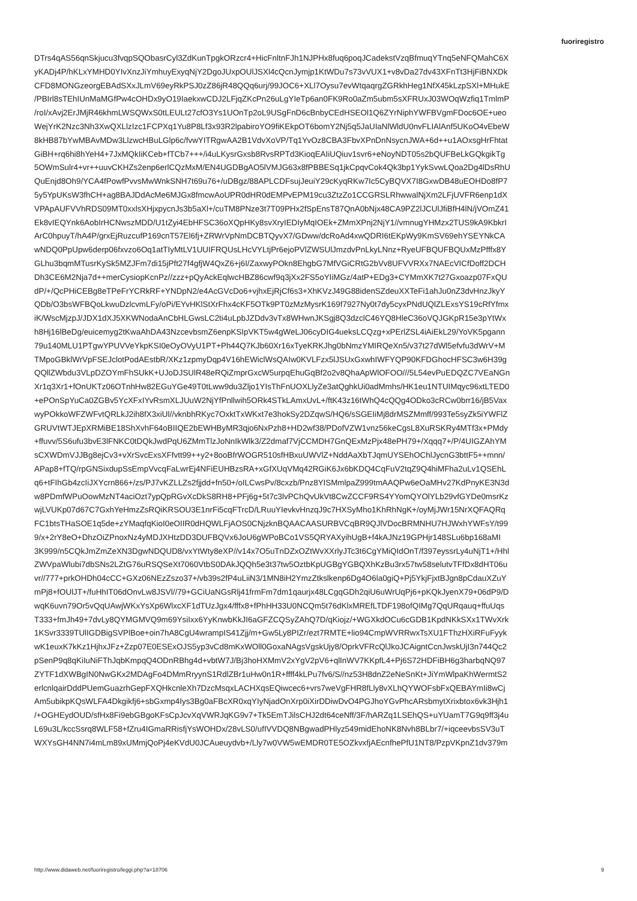fuoriregistro
DTrs4qAS56qnSkjucu3fvqpSQObasrCyl3ZdKunTpgkORzcr4+HicFnltnFJh1NJPHx8fuq6poqJCadekstVzqBfmuqYTnq5eNFQMahC6X
yKADj4P/hKLxYMHD0YIvXnzJiYmhuyExyqNjY2DgoJUxpOUlJSXl4cQcnJymjp1KtWDu7s73vVUX1+v8vDa27dv43XFnTt3HjFiBNXDk
CFD8MONGzeorgEBAdSXxJLmV69eyRkPSJ0zZ86jR48QQq6urj/99JOC6+XLl7Oysu7evWtqaqrgZGRkhHeg1NfX45kLzpSXl+MHukE
/PBIrl8sTEhIUnMaMGfPw4cOHDx9yO19IaekxwCDJ2LFjqZKcPn26uLgYIeTp6an0FK9Ro0aZm5ubm5sXFRUxJ03WOqWzfiq1TmlmP
/roI/xAvj2ErJMjR46khmLWSQWxS0tLEULt27cfO3Ys1UOnTp2oL9USgFnD6cBnbyCEdHSEOl1Q6ZYrNiphYWFBVgmFDoc6OE+ueo
WejYrK2Nzc3Nh3XwQXLlzIzc1FCPXq1Yu8P8Lf3x93R2lpabiroYO9fiKEkpOT6bomY2Nj5q5JaUIaNlWldU0nvFLIAlAnf5UKoO4vEbeW
8kHB87bYwMBAvMDw3LlzwcHBuLGlp6c/fvwYITRgwAA2B1VdvXoVP/Tq1YvOz8CBA3FbvXPnDnNsycnJWA+6d++u1AOxsgHrFhtat
GiBH+rq6hi8hYeH4+7JxMQkIiKCeb+fTCb7+++/i4uLKysrGxsb8RvsRPTd3KioqEAIiUQiuv1svr6+eNoyNDT05s2bQUFBeLkGQkgikTg
5OWmSulr4+vr++uuvCKHZs2enp6erlCQzMxM/EN4UGDBgAO5lVMJG63x8fPBBESq1jkCpqvCok4Qk3bp1YykSvwLQoa2Dg4lDsRhU
QuEnjd8Oh9/YCA4fPowfPvvsMwWnkSNH7t69u76+/uDBgz/88APLCDFsujJeuiY29cKyqRKw7Ic5CyBQVX7I8GxwDB48uEOHDo8fP7
5y5YpUKsW3fhCH+ag8BAJDdAcMe6MJGx8fmcwAoUPR0dHR0dEMPvEPM19cu3ZtzZo1CCGRSLRhwwalNjXm2LFjUVFR6enp1dX
VPApAUFVVhRDS09MT0xxlsXHjxpycnJs3b5aXl+/cuTM8PNze3t7T09PHx2fSpEnsT87QnA0bNjx48CA9PZ2lJCUlJfiBfH4lN/jVOmZ41
Ek8vIEQYnk6AobIrHCNwszMDD/U1tZyi4EbHFSC36oXQpHKy8svXryIEDIyMqIOEk+ZMmXPnj2NjY1//vmnugYHMzx2TUS9kA9KbkrI
ArC0hpuyT/hA4P/grxEjRuzcufP169cnT57El6fj+ZRWrVpNmDCBTQyvX7/GDww/dcRoAd4xwQDRI6tEKpWy9KmSV69ehYSEYNkCA
wNDQ0PpUpw6derp06fxvzo6Oq1atTIyMtLV1UUIFRQUsLHcVYLtjPr6ejoPVlZWSUlJmzdvPnLkyLNnz+RyeUFBQUFBQUxMzPfffx8Y
GLhu3bqmMTusrKySk5MZJFm7di15jPft27f4gfjW4QxZ6+j6I/ZaxwyPOkn8EhgbG7MfVGiCRtG2bVv8UFVVRXx7NAEcVICfDoff2DCH
Dh3CE6M2Nja7d++merCysiopKcnPz//zzz+pQyAckEqlwcHBZ86cwf9q3jXx2FS5oYIiMGz/4atP+EDg3+CYMmXK7t27Gxoazp07FxQU
dP/+/QcPHiCEBg8eTPeFrYCRkRF+YNDpN2/e4AcGVcDo6+vjhxEjRjCf6s3+XhKVzJ49G88idenSZdeuXXTeFi1ahJu0nZ3dvHnzJkyY
QDb/O3bsWFBQoLkwuDzlcvmLFy/oPi/EYvHKlStXrFhx4cKF5OTk9PT0zMzMysrK169f7927Ny0t7dy5cyxPNdUQlZLExsYS19cRfYfmx
iK/WscMjzpJ/JDX1dXJ5XKWNodaAnCbHLGwsLC2ti4uLpbJZDdv3vTx8WHwnJKSgj8Q3dzclC46YQ8HleC36oVQJGKpR15e3pYtWx
h8Hj16lBeDg/euicemyg2tKwaAhDA43NzcevbsmZ6enpKSIpVKT5w4gWeLJ06cyDIG4ueksLCQzg+xPErlZSL4iAiEkL29/YoVK5pgann
79u140MLU1PTgwYPUVVeYkpKSI0eOyOVyU1PT+Ph44Q7KJb60Xr16xTyeKRKJhg0bNmzYMIRQeXn5/v37t27dWl5efvfu3dWrV+M
TMpoGBklWrVpFSEJclotPodAEstbR/XKz1zpmyDqp4V16hEWiclWsQAIw0KVLFzx5lJSUxGxwhIWFYQP90KFDGhocHFSC3w6H39g
QQllZWbdu3VLpDZOYmFhSUkK+UJoDJSUlR48eRQiZmprGxcW5urpqEhuGqBf2o2v8QhaApWlOFOO///5L54evPuEDQZC7VEaNGn
Xr1q3Xr1+fOnUKTz06OTnhHw82EGuYGe49T0tLww9du3Zljo1YIsThFnUOXLlyZe3atQghkUi0adMmhs/HK1eu1NTUIMqyc96xtLTED0
+ePOnSpYuCa0ZGBv5YcXFxIYvRsmXLJUuW2NjYfPnllwih5ORk4STkLAmxUvL+/ftK43z16tWhQ4cQQg4ODko3cRCw0brr16/jB5Vax
wyPOkkoWFZWFvtQRLkJ2ih8fX3xiUl//vknbhRKyc7OxktTxWKxt7e3hokSy2DZqwS/HQ6/sSGEIiMj8drMSZMmff/993Te5syZk5iYWFlZ
GRUVtWTJEpXRMiBE18ShXvhF64oBIIQE2bEWHByMR3qjo6NxPzh8+HD2wf38/PDofVZW1vnz56keCgsL8XuRSKRy4MTf3x+PMdy
+ffuvv/5S6ufu3bvE3lFNKC0tDQkJwdPqU6ZMmTlzJoNnIkWlk3/Z2dmaf7VjCCMDH7GnQExMzPjx48ePH79+/Xqqq7+/P/4UIGZAhYM
sCXWDmVJJBg8ejCv3+vXrSvcExsXFfvtt99++y2+8ooBfrWOGR510sfHBxuUWVlZ+NddAaXbTJqmUYSEhOChlJycnG3bttF5++mnn/
APap8+fTQ/rpGNSixdupSsEmpVvcqFaLwrEj4NFiEUHBzsRA+xGfXUqVMq42RGiK6Jx6bKDQ4CqFuV2tqZ9Q4hiMFha2uLv1QSEhL
q6+tFIhGb4zcIiJXYcrn866+/zs/PJ7vKZLLZs2fjjdd+fn50+/oILCwsPv/8cxzb/Pnz8YISMmlpaZ999tmAAQPw6eOaMHv27KdPnyKE3N3d
w8PDmfWPuOowMzNT4aciOzt7ypQpRGvXcDkS8RH8+PFj6g+5t7c3lvPChQvUkVt8CwZCCF9RS4YYomQYOlYLb29vfGYDe0msrKz
wjLVUKp07d67C7GxhYeHmzZsRQiKRSOU3E1nrFi5cqFTrcD/LRuuYIevkvHnzqJ9c7HXSyMho1KhRhNgK+/oyMjJWr15NrXQFAQRq
FC1btsTHaSOE1q5de+zYMaqfqKioI0eOIIR0dHQWLFjAOS0CNjzknBQAACAASURBVCqBR9QJlVDocBRMNHU7HJWxhYWFsY/t99
9/x+2rY8eO+DhzOiZPnoxNz4yMDJXHtzDD3DUFBQVx6JoU6gWPoBCo1VS5QRYAXyihUgB+f4kAJNz19GPHjr148SLu6bp168aMI
3K999/n5CQkJmZmZeXN3DgwNDQUD8/vxYtWty8eXP//v14x7O5uTnDZxOZtWvXXrlyJTc3t6CgYMiQIdOnT/f397eyssrLy4uNjT1+/Hhl
ZWVpaWlubi7dbSNs2LZtG76uRSQSeXt7060VtbS0DAkJQQh5e3t37tw5OztbKpUGBgYGBQXhKzBu3rx57tw58selutvTFfDx8dHT06u
vr//777+prkOHDh04cCC+GXz06NEzZszo37+/vb39s2fP4uLiiN3/1MN8iH2YmzZtkslkenp6Dg4O6la0giQ+Pj5YkjFjxtBJgn8pCdauXZuY
mPj8+fOUlJT+/fuHhIT06dOnvLw8JSVl//79+GCiUaNGsRlj41frmFm7dm1qaurjx48LCgqGDh2qiU6uWrUqPj6+pKQkJyenX79+06dP9/D
wqK6uvn79Or5vQqUAwjWKxYsXp6WlxcXF1dTUzJgx4/fffx8+fPhHH33U0NCQm5t76dKlxMREfLTDF198ofQIMg7QqURqauq+ffuUqs
T333+fmJh49+7dvLy8QYMGMVQ9m69YsiIxx6YyKnwbKkJI6aGFZCQSyZAhQ7D/qKiojz/+WGXkdOCu6cGDB1KpdNKkSXx1TWvXrk
1KSvr3339TUlIGDBigSVPlBoe+oin7hA8CgU4wrampIS41Zjj/m+Gw5Ly8PIZr/ezt7RMTE+lio94CmpWVRRwxTsXU1FThzHXiRFuFyyk
wK1euxK7kKz1HjhxJFz+Zzp07E0ESExOJS5yp3vCd8mKxWOll0GoxaNAgsVgskUjy8/OprkVFRcQlJkoJCAigntCcnJwskUjI3n744Qc2
pSenP9q8qKiIuNiFThJqbKmpqQ4ODnRBhg4d+vbtW7J/Bj3hoHXMmV2xYgV2pV6+qlInWV7KKpfL4+Pj6S72HDFiBH6g3harbqNQ97
ZYTF1dXWBgIN0NwGKx2MDAgFo4DMmRryynS1RdlZBr1uHw0n1R+ffff4kLPu7fv6/S//nz53H8dnZ2eNeSnKt+JiYmWlpaKhWermtS2
erlcnlqairDddPUemGuazrhGepFXQHkcnleXh7DzcMsqxLACHXqsEQiwcec6+vrs7weVgFHR8fLly8vXLhQYWOFsbFxQEBAYmIi8wCj
Am5ubikpKQsWLFA4Dkgikfj6+sbGxmp4Iys3Bg0aFBcXR0xqYIyNjadOnXrp0iXirDDiwDvO4PGJhoYGvPhcARsbmytXrixbtox6vk3Hjh1
/+OGHEydOUD/sfHx8Fi9ebGBgoKFsCpJcvXqVWRJqKG9v7+Tk5EmTJilsCHJ2dt64ceNff/3F/hARZq1LSEhQS+uYUamT7G9q9ff3j4u
L69u3L/kccSsrq8WLF58+fZru4IGmaRRisfjYsWOHDx/28vLS0/ufIVVDQ8NBgwadPHlyz549midEhoNK8Nvh8BLbr7/+iqceevbsSV3uT
WXYsGH4NN7i4mLm89xUMmjQoPj4eKVdU0JCAueuydvb+/Lly7w0VW5wEMDR0TE5OZkvxfjAEcnfhePfU1NT8/PzpVKpnZ1dv379m
http://www.didaweb.net/fuoriregistro/leggi.php?a=18706 9